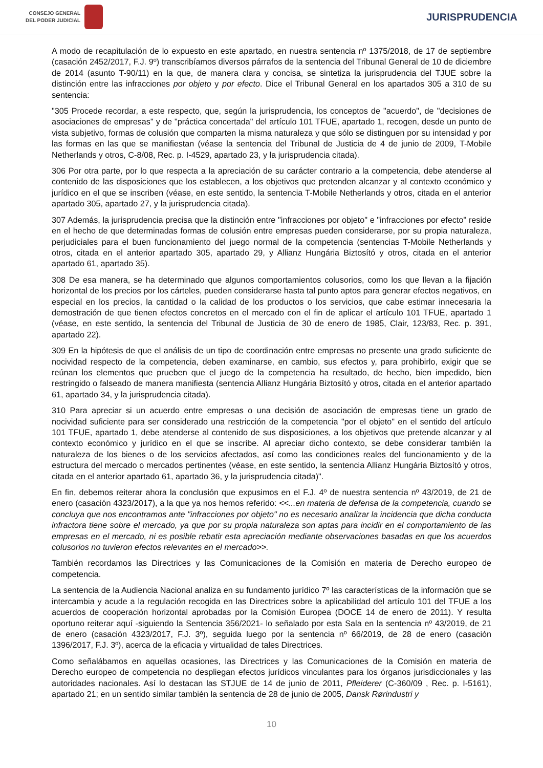CONSEJO GENERAL
DEL PODER JUDICIAL
JURISPRUDENCIA
A modo de recapitulación de lo expuesto en este apartado, en nuestra sentencia nº 1375/2018, de 17 de septiembre (casación 2452/2017, F.J. 9º) transcribíamos diversos párrafos de la sentencia del Tribunal General de 10 de diciembre de 2014 (asunto T-90/11) en la que, de manera clara y concisa, se sintetiza la jurisprudencia del TJUE sobre la distinción entre las infracciones por objeto y por efecto. Dice el Tribunal General en los apartados 305 a 310 de su sentencia:
"305 Procede recordar, a este respecto, que, según la jurisprudencia, los conceptos de "acuerdo", de "decisiones de asociaciones de empresas" y de "práctica concertada" del artículo 101 TFUE, apartado 1, recogen, desde un punto de vista subjetivo, formas de colusión que comparten la misma naturaleza y que sólo se distinguen por su intensidad y por las formas en las que se manifiestan (véase la sentencia del Tribunal de Justicia de 4 de junio de 2009, T-Mobile Netherlands y otros, C-8/08, Rec. p. I-4529, apartado 23, y la jurisprudencia citada).
306 Por otra parte, por lo que respecta a la apreciación de su carácter contrario a la competencia, debe atenderse al contenido de las disposiciones que los establecen, a los objetivos que pretenden alcanzar y al contexto económico y jurídico en el que se inscriben (véase, en este sentido, la sentencia T-Mobile Netherlands y otros, citada en el anterior apartado 305, apartado 27, y la jurisprudencia citada).
307 Además, la jurisprudencia precisa que la distinción entre "infracciones por objeto" e "infracciones por efecto" reside en el hecho de que determinadas formas de colusión entre empresas pueden considerarse, por su propia naturaleza, perjudiciales para el buen funcionamiento del juego normal de la competencia (sentencias T-Mobile Netherlands y otros, citada en el anterior apartado 305, apartado 29, y Allianz Hungária Biztosító y otros, citada en el anterior apartado 61, apartado 35).
308 De esa manera, se ha determinado que algunos comportamientos colusorios, como los que llevan a la fijación horizontal de los precios por los cárteles, pueden considerarse hasta tal punto aptos para generar efectos negativos, en especial en los precios, la cantidad o la calidad de los productos o los servicios, que cabe estimar innecesaria la demostración de que tienen efectos concretos en el mercado con el fin de aplicar el artículo 101 TFUE, apartado 1 (véase, en este sentido, la sentencia del Tribunal de Justicia de 30 de enero de 1985, Clair, 123/83, Rec. p. 391, apartado 22).
309 En la hipótesis de que el análisis de un tipo de coordinación entre empresas no presente una grado suficiente de nocividad respecto de la competencia, deben examinarse, en cambio, sus efectos y, para prohibirlo, exigir que se reúnan los elementos que prueben que el juego de la competencia ha resultado, de hecho, bien impedido, bien restringido o falseado de manera manifiesta (sentencia Allianz Hungária Biztosító y otros, citada en el anterior apartado 61, apartado 34, y la jurisprudencia citada).
310 Para apreciar si un acuerdo entre empresas o una decisión de asociación de empresas tiene un grado de nocividad suficiente para ser considerado una restricción de la competencia "por el objeto" en el sentido del artículo 101 TFUE, apartado 1, debe atenderse al contenido de sus disposiciones, a los objetivos que pretende alcanzar y al contexto económico y jurídico en el que se inscribe. Al apreciar dicho contexto, se debe considerar también la naturaleza de los bienes o de los servicios afectados, así como las condiciones reales del funcionamiento y de la estructura del mercado o mercados pertinentes (véase, en este sentido, la sentencia Allianz Hungária Biztosító y otros, citada en el anterior apartado 61, apartado 36, y la jurisprudencia citada)".
En fin, debemos reiterar ahora la conclusión que expusimos en el F.J. 4º de nuestra sentencia nº 43/2019, de 21 de enero (casación 4323/2017), a la que ya nos hemos referido: <<...en materia de defensa de la competencia, cuando se concluya que nos encontramos ante "infracciones por objeto" no es necesario analizar la incidencia que dicha conducta infractora tiene sobre el mercado, ya que por su propia naturaleza son aptas para incidir en el comportamiento de las empresas en el mercado, ni es posible rebatir esta apreciación mediante observaciones basadas en que los acuerdos colusorios no tuvieron efectos relevantes en el mercado>>.
También recordamos las Directrices y las Comunicaciones de la Comisión en materia de Derecho europeo de competencia.
La sentencia de la Audiencia Nacional analiza en su fundamento jurídico 7º las características de la información que se intercambia y acude a la regulación recogida en las Directrices sobre la aplicabilidad del artículo 101 del TFUE a los acuerdos de cooperación horizontal aprobadas por la Comisión Europea (DOCE 14 de enero de 2011). Y resulta oportuno reiterar aquí -siguiendo la Sentencia 356/2021- lo señalado por esta Sala en la sentencia nº 43/2019, de 21 de enero (casación 4323/2017, F.J. 3º), seguida luego por la sentencia nº 66/2019, de 28 de enero (casación 1396/2017, F.J. 3º), acerca de la eficacia y virtualidad de tales Directrices.
Como señalábamos en aquellas ocasiones, las Directrices y las Comunicaciones de la Comisión en materia de Derecho europeo de competencia no despliegan efectos jurídicos vinculantes para los órganos jurisdiccionales y las autoridades nacionales. Así lo destacan las STJUE de 14 de junio de 2011, Pfleiderer (C-360/09 , Rec. p. I-5161), apartado 21; en un sentido similar también la sentencia de 28 de junio de 2005, Dansk Rørindustri y
10